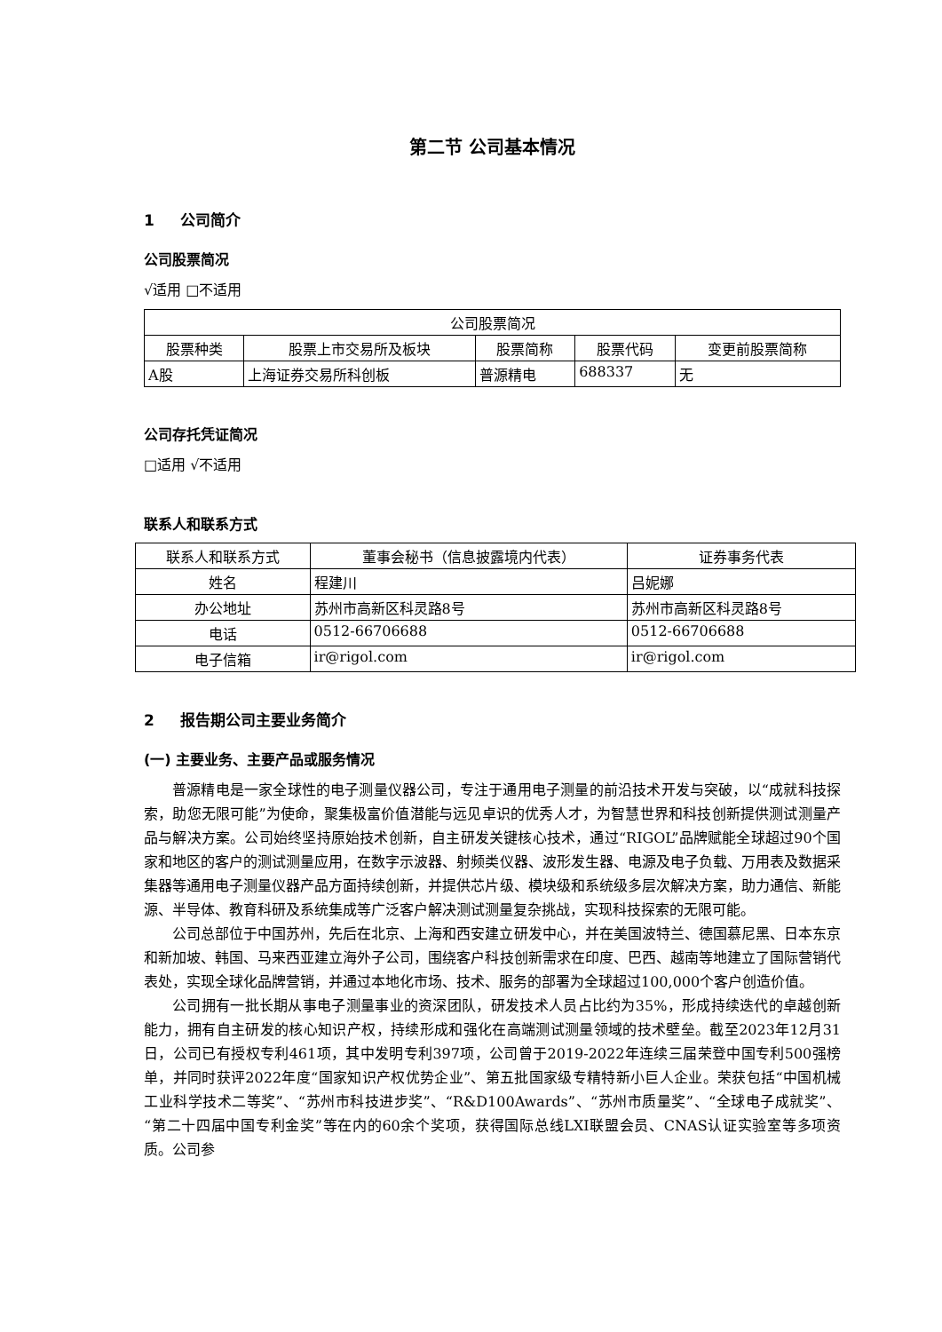第二节 公司基本情况
1 公司简介
公司股票简况
√适用 □不适用
| 公司股票简况 | | | | |
| --- | --- | --- | --- | --- |
| 股票种类 | 股票上市交易所及板块 | 股票简称 | 股票代码 | 变更前股票简称 |
| A股 | 上海证券交易所科创板 | 普源精电 | 688337 | 无 |
公司存托凭证简况
□适用 √不适用
联系人和联系方式
| 联系人和联系方式 | 董事会秘书（信息披露境内代表） | 证券事务代表 |
| --- | --- | --- |
| 姓名 | 程建川 | 吕妮娜 |
| 办公地址 | 苏州市高新区科灵路8号 | 苏州市高新区科灵路8号 |
| 电话 | 0512-66706688 | 0512-66706688 |
| 电子信箱 | ir@rigol.com | ir@rigol.com |
2 报告期公司主要业务简介
(一) 主要业务、主要产品或服务情况
普源精电是一家全球性的电子测量仪器公司，专注于通用电子测量的前沿技术开发与突破，以“成就科技探索，助您无限可能”为使命，聚集极富价值潜能与远见卓识的优秀人才，为智慧世界和科技创新提供测试测量产品与解决方案。公司始终坚持原始技术创新，自主研发关键核心技术，通过“RIGOL”品牌赋能全球超过90个国家和地区的客户的测试测量应用，在数字示波器、射频类仪器、波形发生器、电源及电子负载、万用表及数据采集器等通用电子测量仪器产品方面持续创新，并提供芯片级、模块级和系统级多层次解决方案，助力通信、新能源、半导体、教育科研及系统集成等广泛客户解决测试测量复杂挑战，实现科技探索的无限可能。
公司总部位于中国苏州，先后在北京、上海和西安建立研发中心，并在美国波特兰、德国慕尼黑、日本东京和新加坡、韩国、马来西亚建立海外子公司，围绕客户科技创新需求在印度、巴西、越南等地建立了国际营销代表处，实现全球化品牌营销，并通过本地化市场、技术、服务的部署为全球超过100,000个客户创造价值。
公司拥有一批长期从事电子测量事业的资深团队，研发技术人员占比约为35%，形成持续迭代的卓越创新能力，拥有自主研发的核心知识产权，持续形成和强化在高端测试测量领域的技术壁垒。截至2023年12月31日，公司已有授权专利461项，其中发明专利397项，公司曾于2019-2022年连续三届荣登中国专利500强榜单，并同时获评2022年度“国家知识产权优势企业”、第五批国家级专精特新小巨人企业。荣获包括“中国机械工业科学技术二等奖”、“苏州市科技进步奖”、“R&D100Awards”、“苏州市质量奖”、“全球电子成就奖”、“第二十四届中国专利金奖”等在内的60余个奖项，获得国际总线LXI联盟会员、CNAS认证实验室等多项资质。公司参